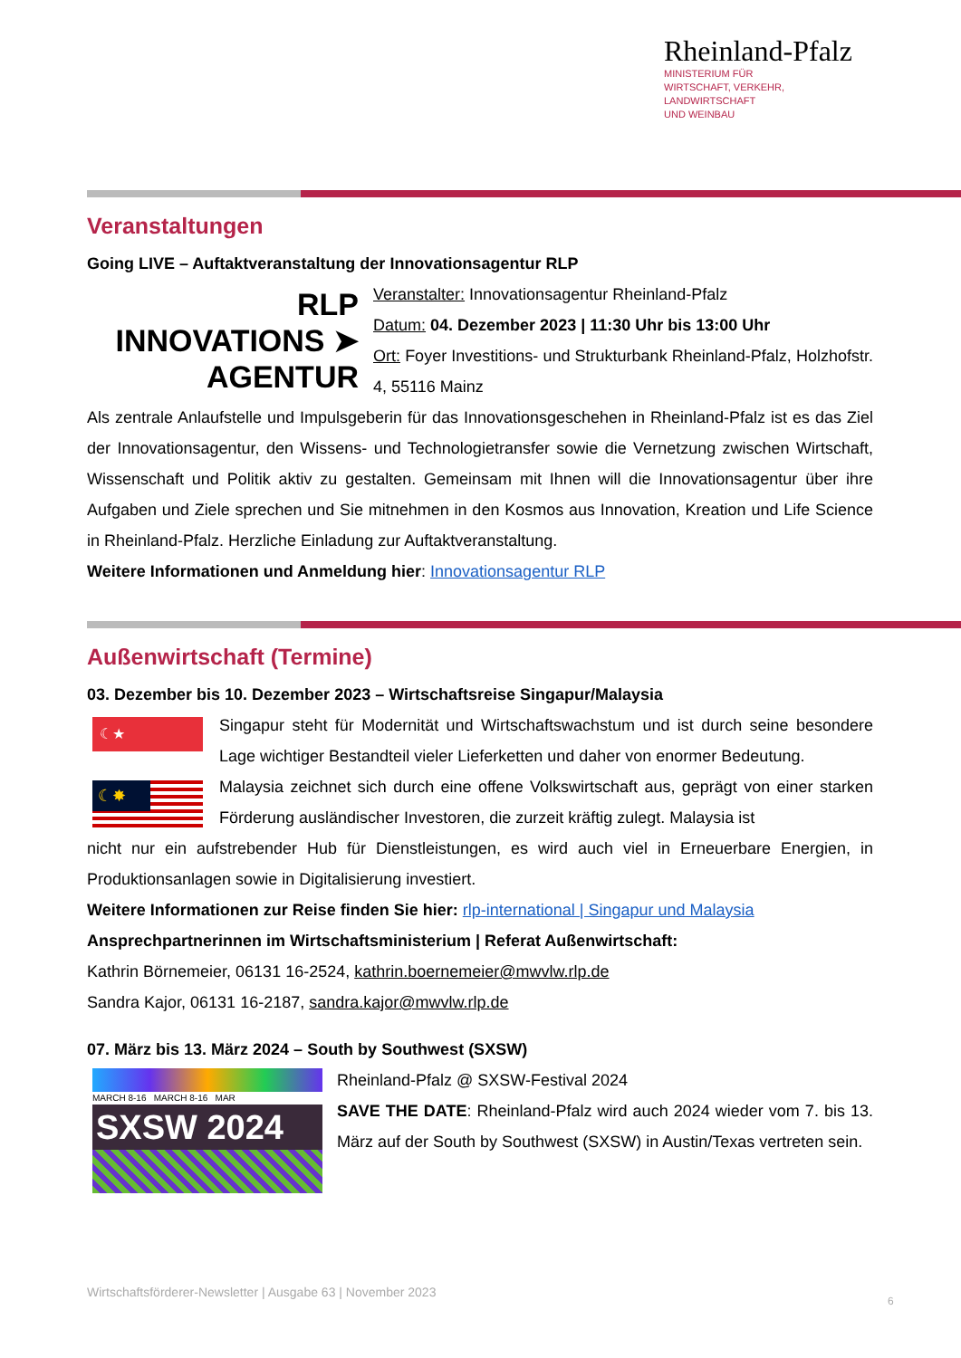Rheinland-Pfalz
MINISTERIUM FÜR
WIRTSCHAFT, VERKEHR,
LANDWIRTSCHAFT
UND WEINBAU
Veranstaltungen
Going LIVE – Auftaktveranstaltung der Innovationsagentur RLP
RLP
INNOVATIONS ➤
AGENTUR
Veranstalter: Innovationsagentur Rheinland-Pfalz
Datum: 04. Dezember 2023 | 11:30 Uhr bis 13:00 Uhr
Ort: Foyer Investitions- und Strukturbank Rheinland-Pfalz, Holzhofstr. 4, 55116 Mainz
Als zentrale Anlaufstelle und Impulsgeberin für das Innovationsgeschehen in Rheinland-Pfalz ist es das Ziel der Innovationsagentur, den Wissens- und Technologietransfer sowie die Vernetzung zwischen Wirtschaft, Wissenschaft und Politik aktiv zu gestalten. Gemeinsam mit Ihnen will die Innovationsagentur über ihre Aufgaben und Ziele sprechen und Sie mitnehmen in den Kosmos aus Innovation, Kreation und Life Science in Rheinland-Pfalz. Herzliche Einladung zur Auftaktveranstaltung.
Weitere Informationen und Anmeldung hier: Innovationsagentur RLP
Außenwirtschaft (Termine)
03. Dezember bis 10. Dezember 2023 – Wirtschaftsreise Singapur/Malaysia
☾★
☾✸
Singapur steht für Modernität und Wirtschaftswachstum und ist durch seine besondere Lage wichtiger Bestandteil vieler Lieferketten und daher von enormer Bedeutung.
Malaysia zeichnet sich durch eine offene Volkswirtschaft aus, geprägt von einer starken Förderung ausländischer Investoren, die zurzeit kräftig zulegt. Malaysia ist
nicht nur ein aufstrebender Hub für Dienstleistungen, es wird auch viel in Erneuerbare Energien, in Produktionsanlagen sowie in Digitalisierung investiert.
Weitere Informationen zur Reise finden Sie hier: rlp-international | Singapur und Malaysia
Ansprechpartnerinnen im Wirtschaftsministerium | Referat Außenwirtschaft:
Kathrin Börnemeier, 06131 16-2524, kathrin.boernemeier@mwvlw.rlp.de
Sandra Kajor, 06131 16-2187, sandra.kajor@mwvlw.rlp.de
07. März bis 13. März 2024 – South by Southwest (SXSW)
MARCH 8-16 MARCH 8-16 MAR
SXSW 2024
Rheinland-Pfalz @ SXSW-Festival 2024
SAVE THE DATE: Rheinland-Pfalz wird auch 2024 wieder vom 7. bis 13. März auf der South by Southwest (SXSW) in Austin/Texas vertreten sein.
Wirtschaftsförderer-Newsletter | Ausgabe 63 | November 2023
6